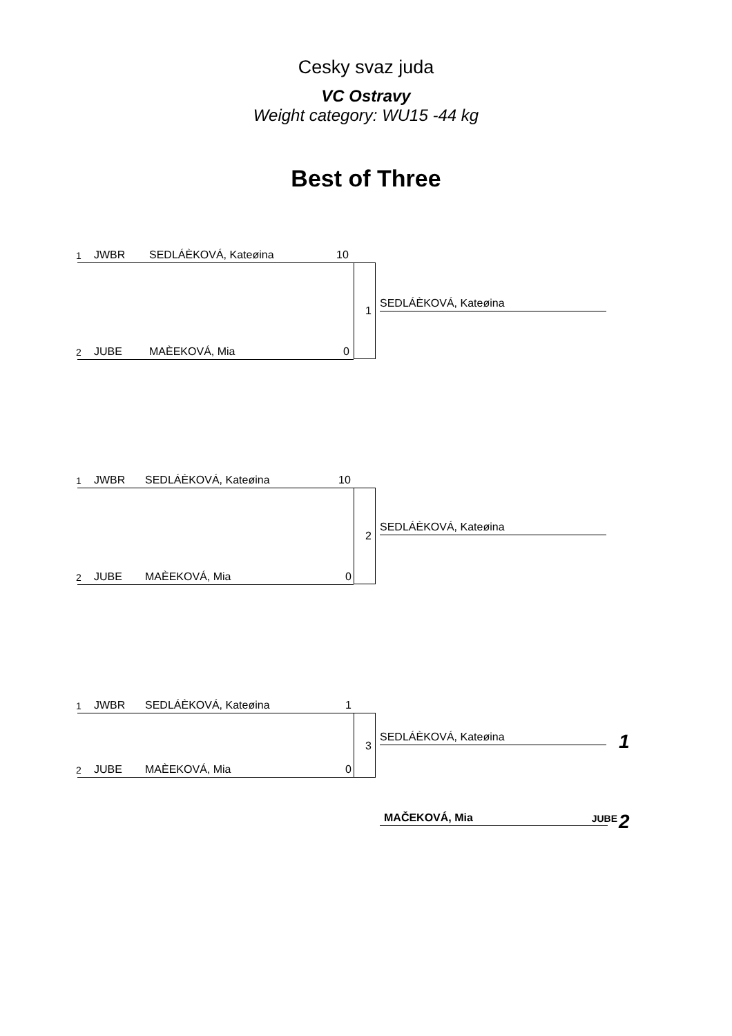Cesky svaz juda
VC Ostravy
Weight category: WU15 -44 kg
Best of Three
1 JWBR SEDLÁÈKOVÁ, Kateøina 10
1
SEDLÁÈKOVÁ, Kateøina
2 JUBE MAÈEKOVÁ, Mia 0
1 JWBR SEDLÁÈKOVÁ, Kateøina 10
2
SEDLÁÈKOVÁ, Kateøina
2 JUBE MAÈEKOVÁ, Mia 0
1 JWBR SEDLÁÈKOVÁ, Kateøina 1
3
SEDLÁÈKOVÁ, Kateøina 1
2 JUBE MAÈEKOVÁ, Mia 0
MAČEKOVÁ, Mia JUBE 2